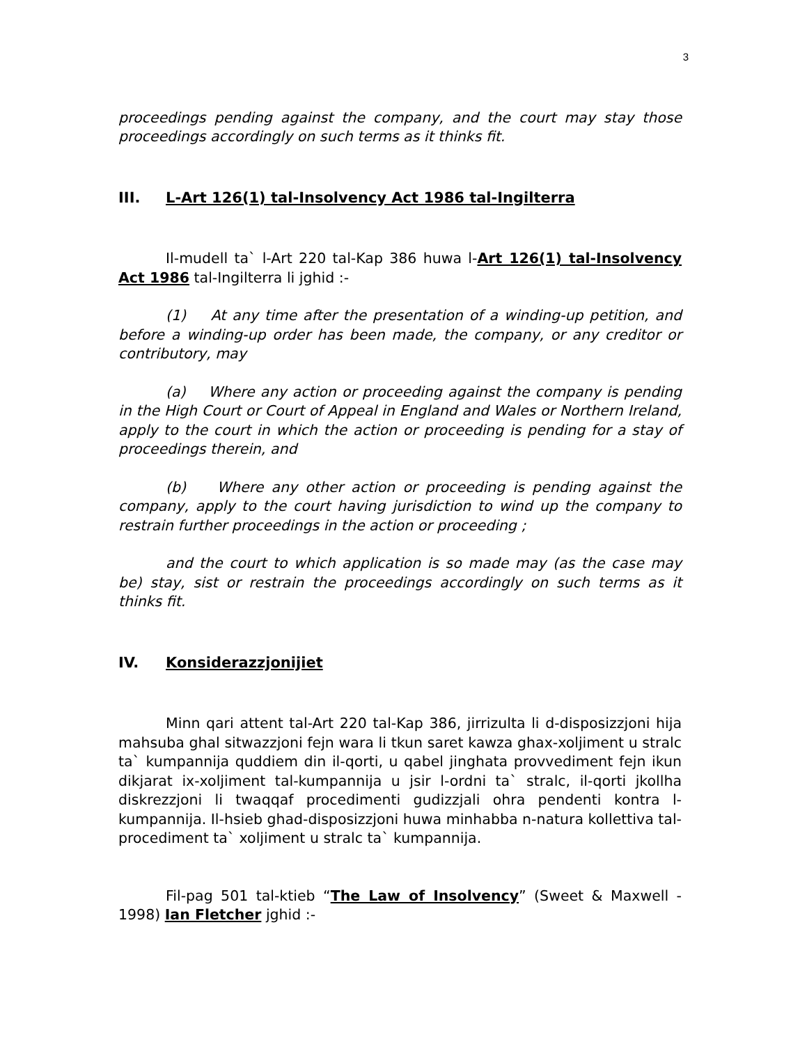3
proceedings pending against the company, and the court may stay those proceedings accordingly on such terms as it thinks fit.
III. L-Art 126(1) tal-Insolvency Act 1986 tal-Ingilterra
Il-mudell ta` l-Art 220 tal-Kap 386 huwa l-Art 126(1) tal-Insolvency Act 1986 tal-Ingilterra li jghid :-
(1) At any time after the presentation of a winding-up petition, and before a winding-up order has been made, the company, or any creditor or contributory, may
(a) Where any action or proceeding against the company is pending in the High Court or Court of Appeal in England and Wales or Northern Ireland, apply to the court in which the action or proceeding is pending for a stay of proceedings therein, and
(b) Where any other action or proceeding is pending against the company, apply to the court having jurisdiction to wind up the company to restrain further proceedings in the action or proceeding ;
and the court to which application is so made may (as the case may be) stay, sist or restrain the proceedings accordingly on such terms as it thinks fit.
IV. Konsiderazzjonijiet
Minn qari attent tal-Art 220 tal-Kap 386, jirrizulta li d-disposizzjoni hija mahsuba ghal sitwazzjoni fejn wara li tkun saret kawza ghax-xoljiment u stralc ta` kumpannija quddiem din il-qorti, u qabel jinghata provvediment fejn ikun dikjarat ix-xoljiment tal-kumpannija u jsir l-ordni ta` stralc, il-qorti jkollha diskrezzjoni li twaqqaf procedimenti gudizzjali ohra pendenti kontra l-kumpannija. Il-hsieb ghad-disposizzjoni huwa minhabba n-natura kollettiva tal-procediment ta` xoljiment u stralc ta` kumpannija.
Fil-pag 501 tal-ktieb “The Law of Insolvency” (Sweet & Maxwell - 1998) Ian Fletcher jghid :-